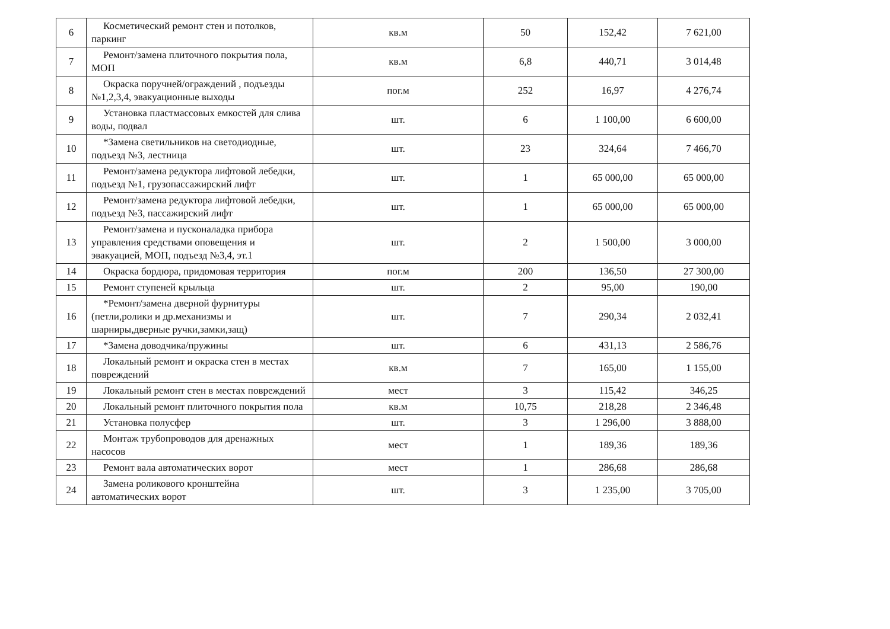| 6 | Косметический ремонт стен и потолков, паркинг | кв.м | 50 | 152,42 | 7 621,00 |
| 7 | Ремонт/замена плиточного покрытия пола, МОП | кв.м | 6,8 | 440,71 | 3 014,48 |
| 8 | Окраска поручней/ограждений , подъезды №1,2,3,4, эвакуационные выходы | пог.м | 252 | 16,97 | 4 276,74 |
| 9 | Установка пластмассовых емкостей для слива воды, подвал | шт. | 6 | 1 100,00 | 6 600,00 |
| 10 | *Замена светильников на светодиодные, подъезд №3, лестница | шт. | 23 | 324,64 | 7 466,70 |
| 11 | Ремонт/замена редуктора лифтовой лебедки, подъезд №1, грузопассажирский лифт | шт. | 1 | 65 000,00 | 65 000,00 |
| 12 | Ремонт/замена редуктора лифтовой лебедки, подъезд №3, пассажирский лифт | шт. | 1 | 65 000,00 | 65 000,00 |
| 13 | Ремонт/замена и пусконаладка прибора управления средствами оповещения и эвакуацией, МОП, подъезд №3,4, эт.1 | шт. | 2 | 1 500,00 | 3 000,00 |
| 14 | Окраска бордюра, придомовая территория | пог.м | 200 | 136,50 | 27 300,00 |
| 15 | Ремонт ступеней крыльца | шт. | 2 | 95,00 | 190,00 |
| 16 | *Ремонт/замена дверной фурнитуры (петли,ролики и др.механизмы и шарниры,дверные ручки,замки,защ) | шт. | 7 | 290,34 | 2 032,41 |
| 17 | *Замена доводчика/пружины | шт. | 6 | 431,13 | 2 586,76 |
| 18 | Локальный ремонт и окраска стен в местах повреждений | кв.м | 7 | 165,00 | 1 155,00 |
| 19 | Локальный ремонт стен в местах повреждений | мест | 3 | 115,42 | 346,25 |
| 20 | Локальный ремонт плиточного покрытия пола | кв.м | 10,75 | 218,28 | 2 346,48 |
| 21 | Установка полусфер | шт. | 3 | 1 296,00 | 3 888,00 |
| 22 | Монтаж трубопроводов для дренажных насосов | мест | 1 | 189,36 | 189,36 |
| 23 | Ремонт вала автоматических ворот | мест | 1 | 286,68 | 286,68 |
| 24 | Замена роликового кронштейна автоматических ворот | шт. | 3 | 1 235,00 | 3 705,00 |